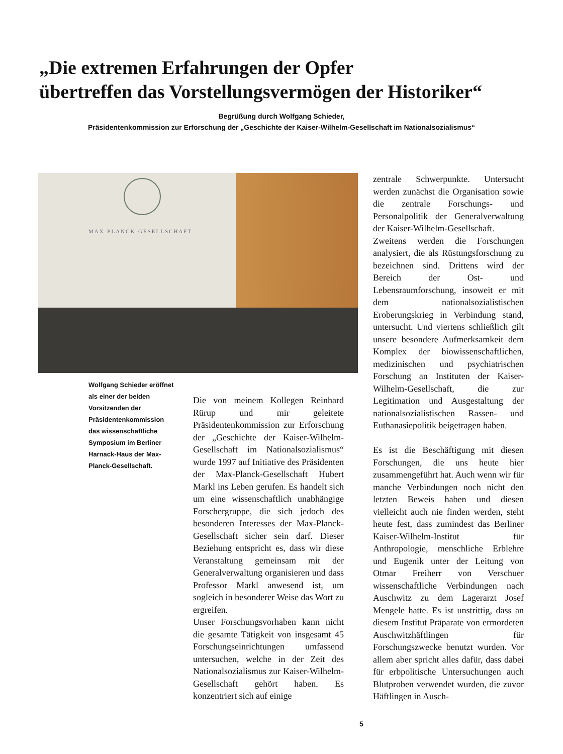„Die extremen Erfahrungen der Opfer
übertreffen das Vorstellungsvermögen der Historiker“
Begrüßung durch Wolfgang Schieder,
Präsidentenkommission zur Erforschung der „Geschichte der Kaiser-Wilhelm-Gesellschaft im Nationalsozialismus“
MAX-PLANCK-GESELLSCHAFT
Wolfgang Schieder eröffnet als einer der beiden Vorsitzenden der Präsidentenkommission das wissenschaftliche Symposium im Berliner Harnack-Haus der Max-Planck-Gesellschaft.
Die von meinem Kollegen Reinhard Rürup und mir geleitete Präsidentenkommission zur Erforschung der „Geschichte der Kaiser-Wilhelm-Gesellschaft im Nationalsozialismus“ wurde 1997 auf Initiative des Präsidenten der Max-Planck-Gesellschaft Hubert Markl ins Leben gerufen. Es handelt sich um eine wissenschaftlich unabhängige Forschergruppe, die sich jedoch des besonderen Interesses der Max-Planck-Gesellschaft sicher sein darf. Dieser Beziehung entspricht es, dass wir diese Veranstaltung gemeinsam mit der Generalverwaltung organisieren und dass Professor Markl anwesend ist, um sogleich in besonderer Weise das Wort zu ergreifen.
Unser Forschungsvorhaben kann nicht die gesamte Tätigkeit von insgesamt 45 Forschungseinrichtungen umfassend untersuchen, welche in der Zeit des Nationalsozialismus zur Kaiser-Wilhelm-Gesellschaft gehört haben. Es konzentriert sich auf einige
zentrale Schwerpunkte. Untersucht werden zunächst die Organisation sowie die zentrale Forschungs- und Personalpolitik der Generalverwaltung der Kaiser-Wilhelm-Gesellschaft.
Zweitens werden die Forschungen analysiert, die als Rüstungsforschung zu bezeichnen sind. Drittens wird der Bereich der Ost- und Lebensraumforschung, insoweit er mit dem nationalsozialistischen Eroberungskrieg in Verbindung stand, untersucht. Und viertens schließlich gilt unsere besondere Aufmerksamkeit dem Komplex der biowissenschaftlichen, medizinischen und psychiatrischen Forschung an Instituten der Kaiser-Wilhelm-Gesellschaft, die zur Legitimation und Ausgestaltung der nationalsozialistischen Rassen- und Euthanasiepolitik beigetragen haben.
Es ist die Beschäftigung mit diesen Forschungen, die uns heute hier zusammengeführt hat. Auch wenn wir für manche Verbindungen noch nicht den letzten Beweis haben und diesen vielleicht auch nie finden werden, steht heute fest, dass zumindest das Berliner Kaiser-Wilhelm-Institut für Anthropologie, menschliche Erblehre und Eugenik unter der Leitung von Otmar Freiherr von Verschuer wissenschaftliche Verbindungen nach Auschwitz zu dem Lagerarzt Josef Mengele hatte. Es ist unstrittig, dass an diesem Institut Präparate von ermordeten Auschwitzhäftlingen für Forschungszwecke benutzt wurden. Vor allem aber spricht alles dafür, dass dabei für erbpolitische Untersuchungen auch Blutproben verwendet wurden, die zuvor Häftlingen in Ausch-
5